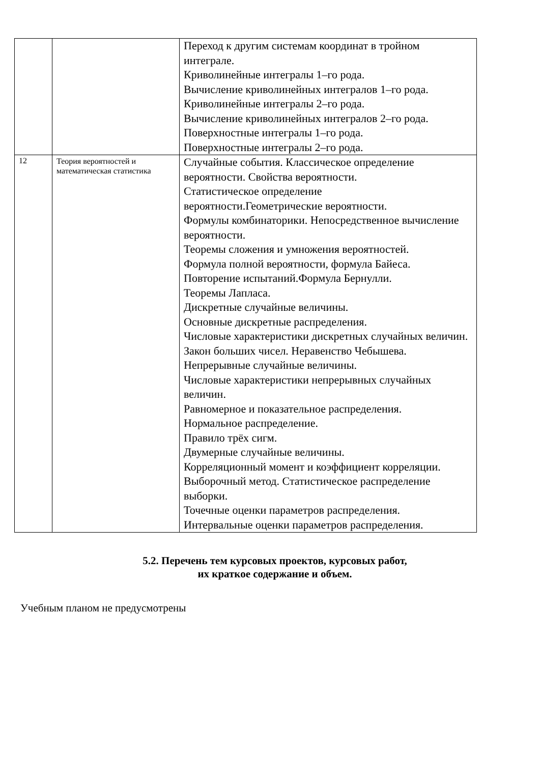| | | Переход к другим системам координат в тройном интеграле. Криволинейные интегралы 1–го рода. Вычисление криволинейных интегралов 1–го рода. Криволинейные интегралы 2–го рода. Вычисление криволинейных интегралов 2–го рода. Поверхностные интегралы 1–го рода. Поверхностные интегралы 2–го рода. |
| 12 | Теория вероятностей и математическая статистика | Случайные события. Классическое определение вероятности. Свойства вероятности. Статистическое определение вероятности.Геометрические вероятности. Формулы комбинаторики. Непосредственное вычисление вероятности. Теоремы сложения и умножения вероятностей. Формула полной вероятности, формула Байеса. Повторение испытаний.Формула Бернулли. Теоремы Лапласа. Дискретные случайные величины. Основные дискретные распределения. Числовые характеристики дискретных случайных величин. Закон больших чисел. Неравенство Чебышева. Непрерывные случайные величины. Числовые характеристики непрерывных случайных величин. Равномерное и показательное распределения. Нормальное распределение. Правило трёх сигм. Двумерные случайные величины. Корреляционный момент и коэффициент корреляции. Выборочный метод. Статистическое распределение выборки. Точечные оценки параметров распределения. Интервальные оценки параметров распределения. |
5.2. Перечень тем курсовых проектов, курсовых работ,
их краткое содержание и объем.
Учебным планом не предусмотрены